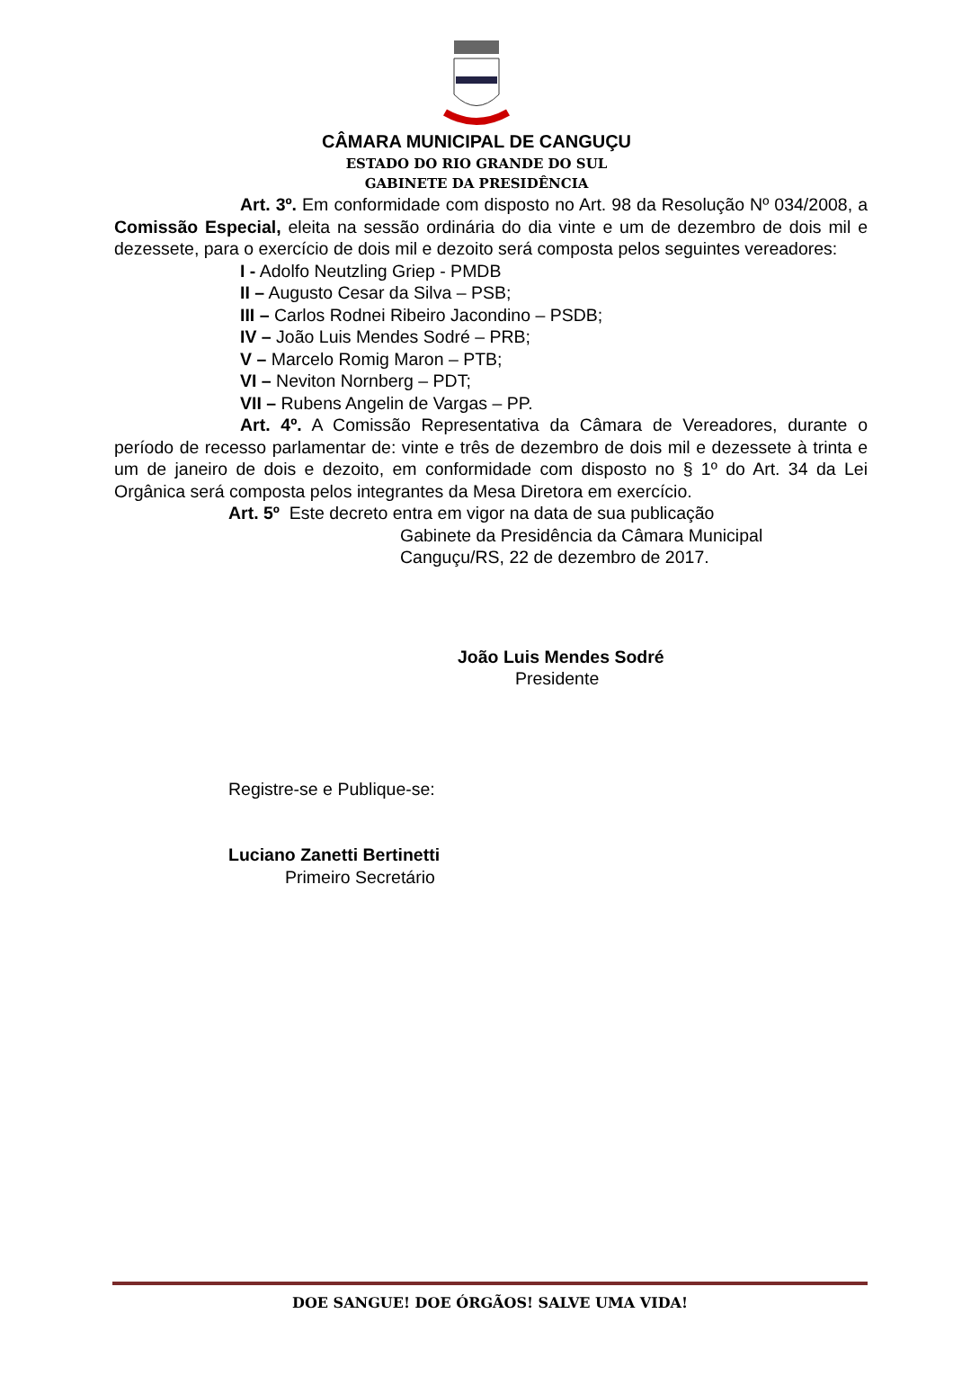CÂMARA MUNICIPAL DE CANGUÇU
ESTADO DO RIO GRANDE DO SUL
GABINETE DA PRESIDÊNCIA
Art. 3º. Em conformidade com disposto no Art. 98 da Resolução Nº 034/2008, a Comissão Especial, eleita na sessão ordinária do dia vinte e um de dezembro de dois mil e dezessete, para o exercício de dois mil e dezoito será composta pelos seguintes vereadores:
I - Adolfo Neutzling Griep - PMDB
II – Augusto Cesar da Silva – PSB;
III – Carlos Rodnei Ribeiro Jacondino – PSDB;
IV – João Luis Mendes Sodré – PRB;
V – Marcelo Romig Maron – PTB;
VI – Neviton Nornberg – PDT;
VII – Rubens Angelin de Vargas – PP.
Art. 4º. A Comissão Representativa da Câmara de Vereadores, durante o período de recesso parlamentar de: vinte e três de dezembro de dois mil e dezessete à trinta e um de janeiro de dois e dezoito, em conformidade com disposto no § 1º do Art. 34 da Lei Orgânica será composta pelos integrantes da Mesa Diretora em exercício.
Art. 5º Este decreto entra em vigor na data de sua publicação
Gabinete da Presidência da Câmara Municipal
Canguçu/RS, 22 de dezembro de 2017.
João Luis Mendes Sodré
Presidente
Registre-se e Publique-se:
Luciano Zanetti Bertinetti
Primeiro Secretário
DOE SANGUE! DOE ÓRGÃOS! SALVE UMA VIDA!